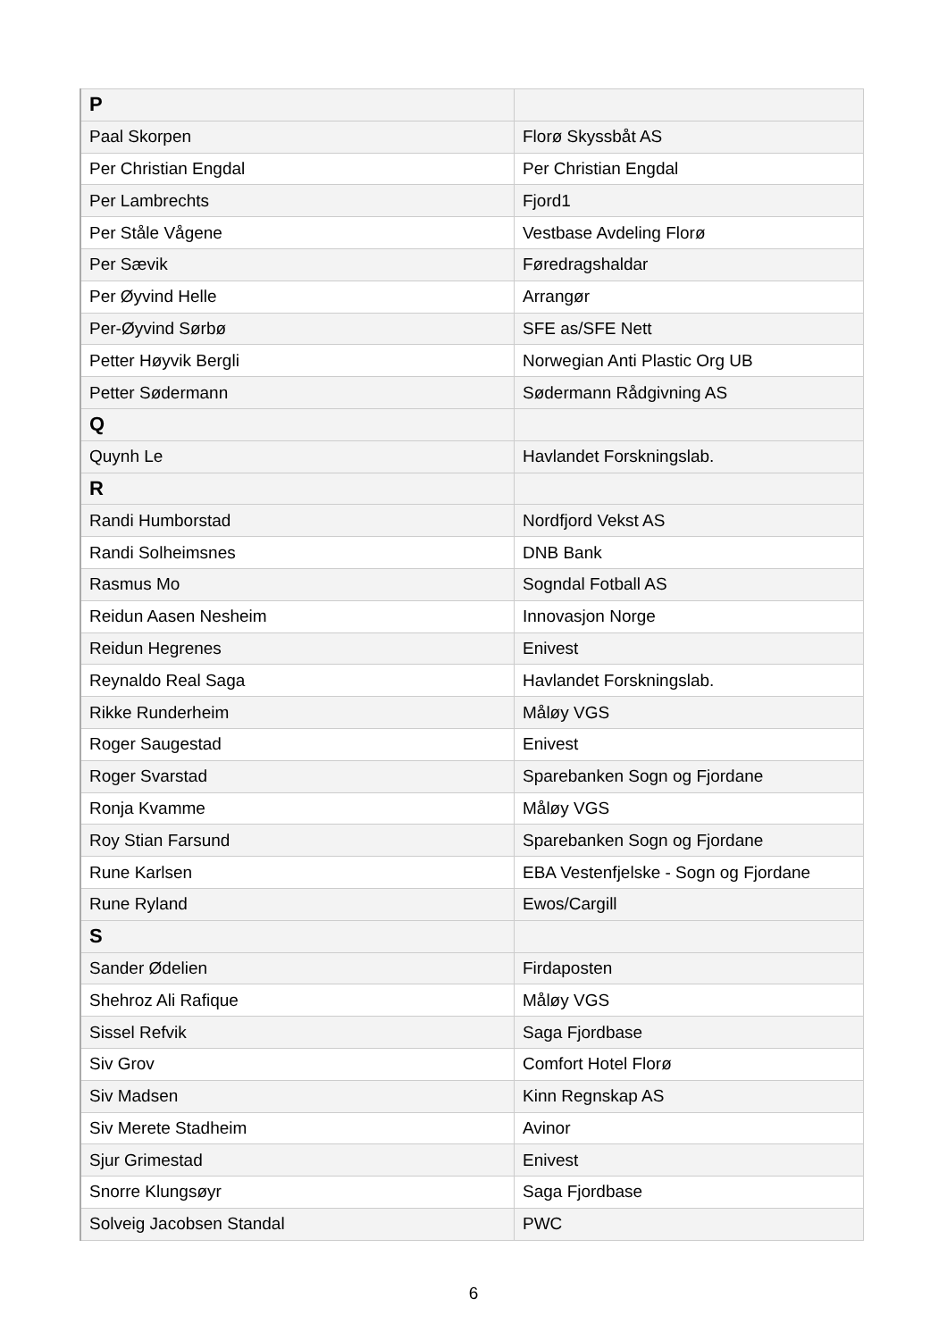| P | |
| Paal Skorpen | Florø Skyssbåt AS |
| Per Christian Engdal | Per Christian Engdal |
| Per Lambrechts | Fjord1 |
| Per Ståle Vågene | Vestbase Avdeling Florø |
| Per Sævik | Føredragshaldar |
| Per Øyvind Helle | Arrangør |
| Per-Øyvind Sørbø | SFE as/SFE Nett |
| Petter Høyvik Bergli | Norwegian Anti Plastic Org UB |
| Petter Sødermann | Sødermann Rådgivning AS |
| Q | |
| Quynh Le | Havlandet Forskningslab. |
| R | |
| Randi Humborstad | Nordfjord Vekst AS |
| Randi Solheimsnes | DNB Bank |
| Rasmus Mo | Sogndal Fotball AS |
| Reidun Aasen Nesheim | Innovasjon Norge |
| Reidun Hegrenes | Enivest |
| Reynaldo Real Saga | Havlandet Forskningslab. |
| Rikke Runderheim | Måløy VGS |
| Roger Saugestad | Enivest |
| Roger Svarstad | Sparebanken Sogn og Fjordane |
| Ronja Kvamme | Måløy VGS |
| Roy Stian Farsund | Sparebanken Sogn og Fjordane |
| Rune Karlsen | EBA Vestenfjelske - Sogn og Fjordane |
| Rune Ryland | Ewos/Cargill |
| S | |
| Sander Ødelien | Firdaposten |
| Shehroz Ali Rafique | Måløy VGS |
| Sissel Refvik | Saga Fjordbase |
| Siv Grov | Comfort Hotel Florø |
| Siv Madsen | Kinn Regnskap AS |
| Siv Merete Stadheim | Avinor |
| Sjur Grimestad | Enivest |
| Snorre Klungsøyr | Saga Fjordbase |
| Solveig Jacobsen Standal | PWC |
6